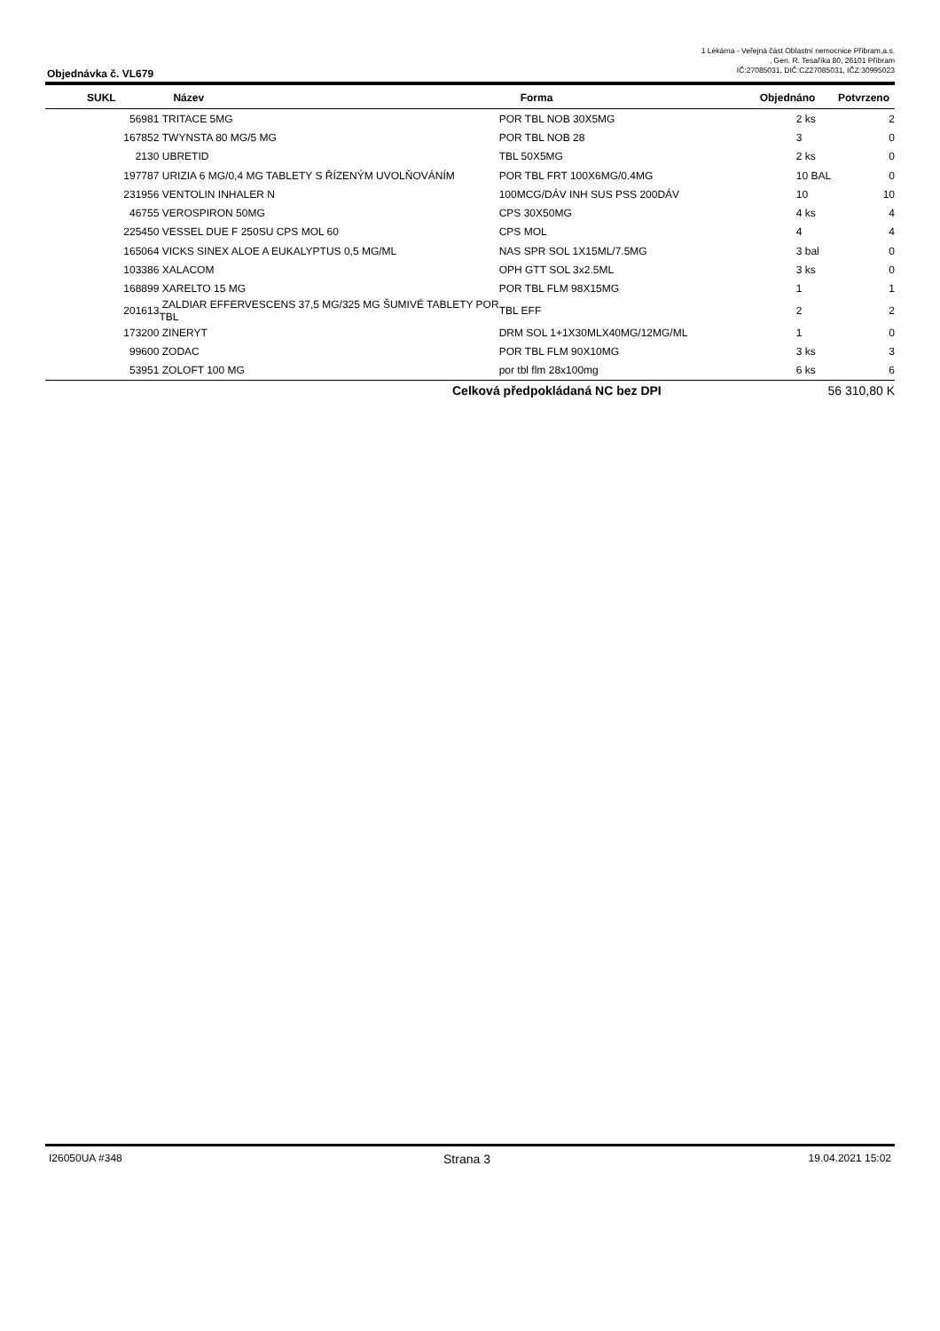Objednávka č. VL679
1 Lékárna - Veřejná část Oblastní nemocnice Příbram,a.s.
, Gen. R. Tesaříka 80, 26101 Příbram
IČ:27085031, DIČ:CZ27085031, IČZ:30995023
| SUKL | Název | Forma | Objednáno | Potvrzeno |
| --- | --- | --- | --- | --- |
| 56981 | TRITACE 5MG | POR TBL NOB 30X5MG | 2 ks | 2 |
| 167852 | TWYNSTA 80 MG/5 MG | POR TBL NOB 28 | 3 | 0 |
| 2130 | UBRETID | TBL 50X5MG | 2 ks | 0 |
| 197787 | URIZIA 6 MG/0,4 MG TABLETY S ŘÍZENÝM UVOLŇOVÁNÍM | POR TBL FRT 100X6MG/0.4MG | 10 BAL | 0 |
| 231956 | VENTOLIN INHALER N | 100MCG/DÁV INH SUS PSS 200DÁV | 10 | 10 |
| 46755 | VEROSPIRON 50MG | CPS 30X50MG | 4 ks | 4 |
| 225450 | VESSEL DUE F 250SU CPS MOL 60 | CPS MOL | 4 | 4 |
| 165064 | VICKS SINEX ALOE A EUKALYPTUS 0,5 MG/ML | NAS SPR SOL 1X15ML/7.5MG | 3 bal | 0 |
| 103386 | XALACOM | OPH GTT SOL 3x2.5ML | 3 ks | 0 |
| 168899 | XARELTO 15 MG | POR TBL FLM 98X15MG | 1 | 1 |
| 201613 | ZALDIAR EFFERVESCENS 37,5 MG/325 MG ŠUMIVÉ TABLETY POR TBL | TBL EFF | 2 | 2 |
| 173200 | ZINERYT | DRM SOL 1+1X30MLX40MG/12MG/ML | 1 | 0 |
| 99600 | ZODAC | POR TBL FLM 90X10MG | 3 ks | 3 |
| 53951 | ZOLOFT 100 MG | por tbl flm 28x100mg | 6 ks | 6 |
Celková předpokládaná NC bez DPI 56 310,80 K
I26050UA #348 Strana 3 19.04.2021 15:02